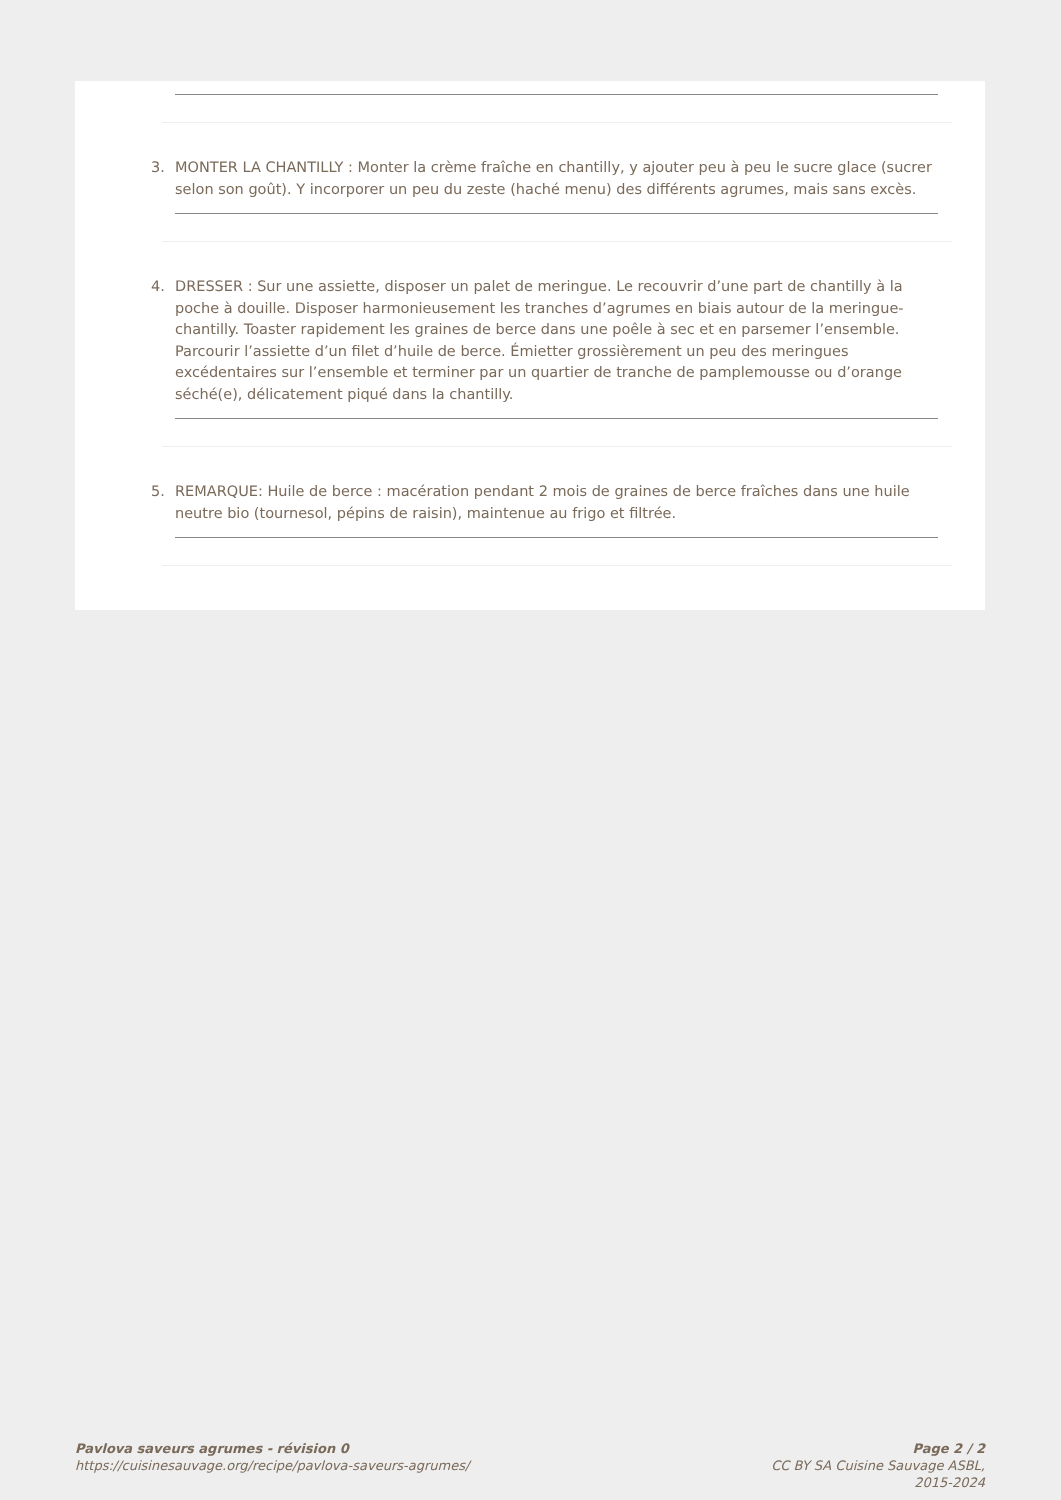3. MONTER LA CHANTILLY : Monter la crème fraîche en chantilly, y ajouter peu à peu le sucre glace (sucrer selon son goût). Y incorporer un peu du zeste (haché menu) des différents agrumes, mais sans excès.
4. DRESSER : Sur une assiette, disposer un palet de meringue. Le recouvrir d’une part de chantilly à la poche à douille. Disposer harmonieusement les tranches d’agrumes en biais autour de la meringue-chantilly. Toaster rapidement les graines de berce dans une poêle à sec et en parsemer l’ensemble. Parcourir l’assiette d’un filet d’huile de berce. Émietter grossièrement un peu des meringues excédentaires sur l’ensemble et terminer par un quartier de tranche de pamplemousse ou d’orange séché(e), délicatement piqué dans la chantilly.
5. REMARQUE: Huile de berce : macération pendant 2 mois de graines de berce fraîches dans une huile neutre bio (tournesol, pépins de raisin), maintenue au frigo et filtrée.
Pavlova saveurs agrumes - révision 0
https://cuisinesauvage.org/recipe/pavlova-saveurs-agrumes/
Page 2 / 2
CC BY SA Cuisine Sauvage ASBL,
2015-2024